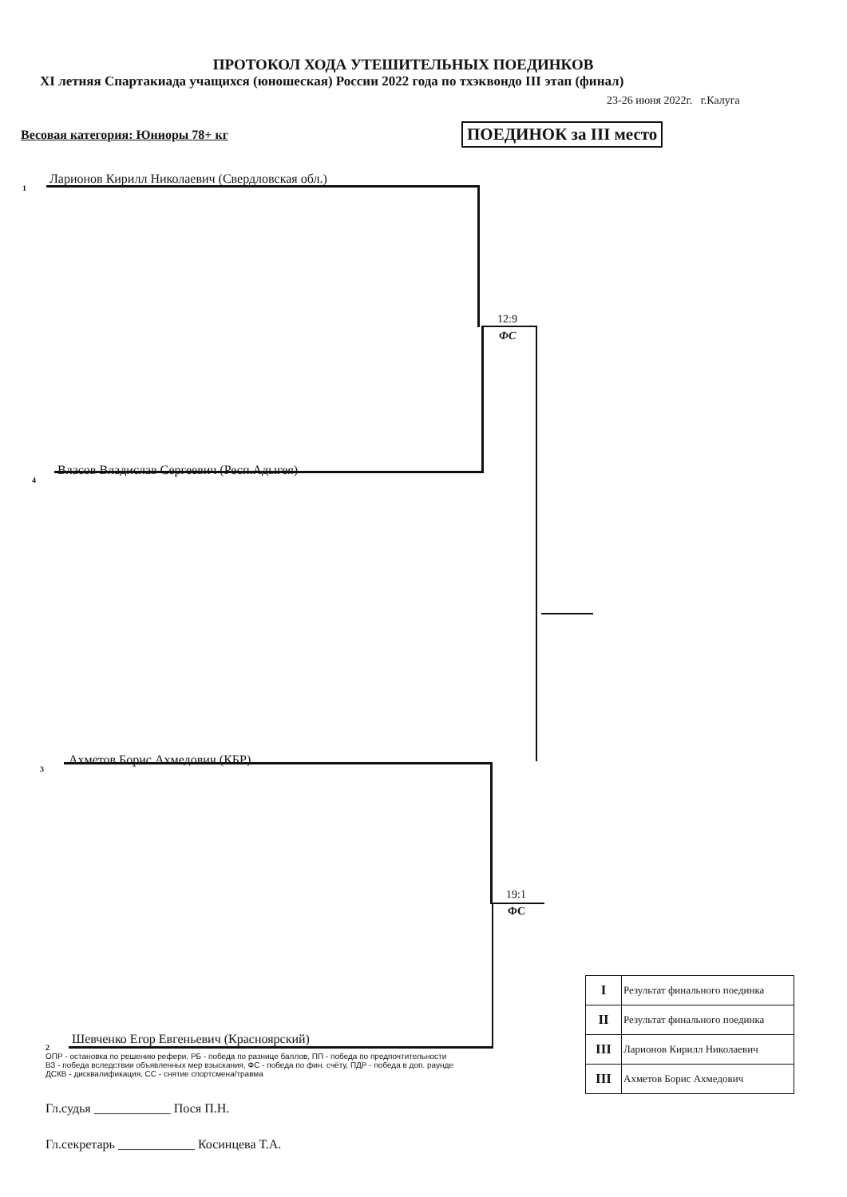ПРОТОКОЛ ХОДА УТЕШИТЕЛЬНЫХ ПОЕДИНКОВ
XI летняя Спартакиада учащихся (юношеская) России 2022 года по тхэквондо III этап (финал)
23-26 июня 2022г. г.Калуга
Весовая категория: Юниоры 78+ кг
ПОЕДИНОК за III место
1
Ларионов Кирилл Николаевич (Свердловская обл.)
12:9
ФС
4
Власов Владислав Сергеевич (Респ.Адыгея)
3
Ахметов Борис Ахмедович (КБР)
19:1
ФС
2
Шевченко Егор Евгеньевич (Красноярский)
| I | Результат финального поединка |
| II | Результат финального поединка |
| III | Ларионов Кирилл Николаевич |
| III | Ахметов Борис Ахмедович |
ОПР - остановка по решению рефери, РБ - победа по разнице баллов, ПП - победа по предпочтительности
ВЗ - победа вследствии объявленных мер взыскания, ФС - победа по фин. счёту, ПДР - победа в доп. раунде
ДСКВ - дисквалификация, СС - снятие спортсмена/травма
Гл.судья ____________ Пося П.Н.
Гл.секретарь ____________ Косинцева Т.А.